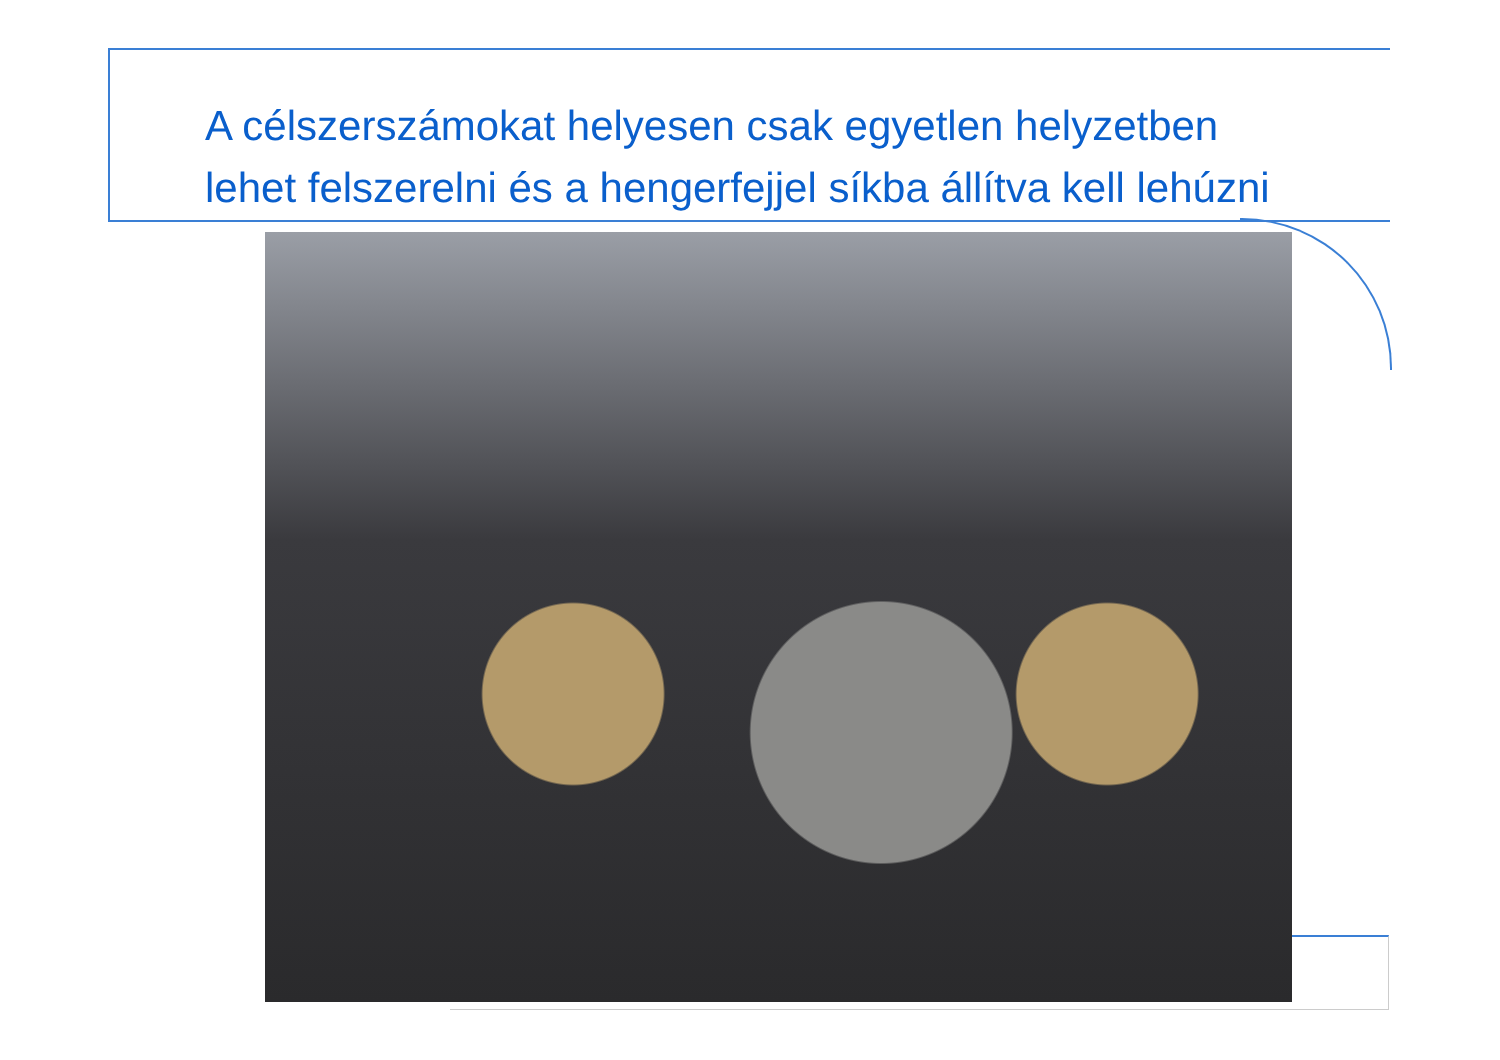A célszerszámokat helyesen csak egyetlen helyzetben
lehet felszerelni és a hengerfejjel síkba állítva kell lehúzni